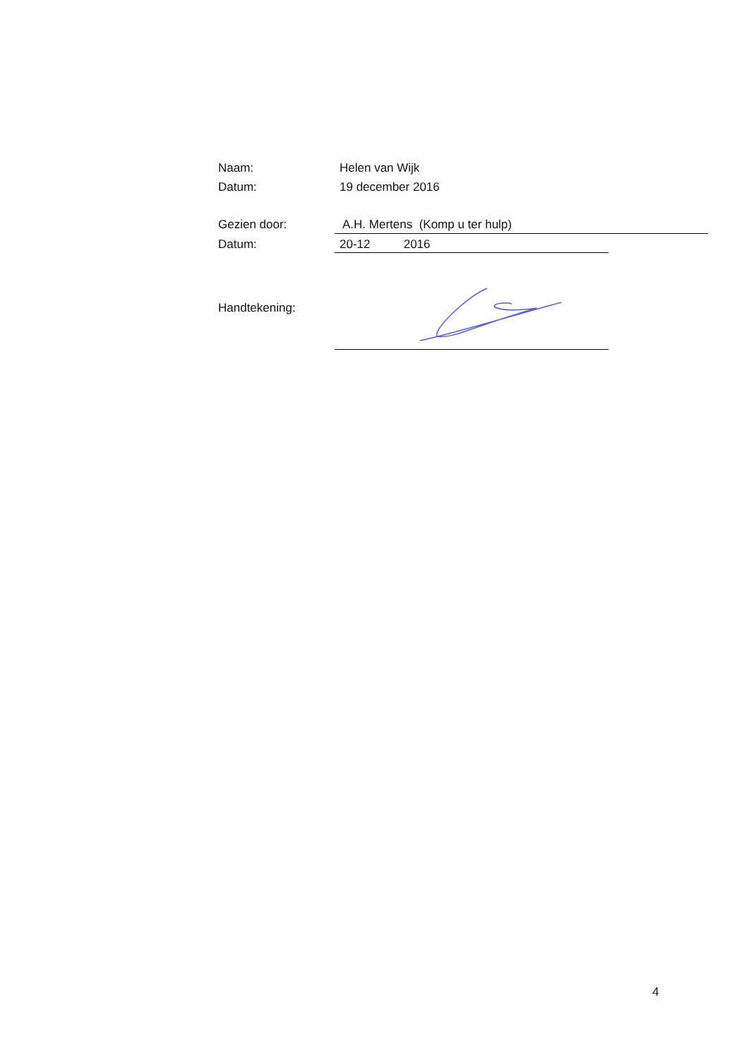Naam: Helen van Wijk
Datum: 19 december 2016
Gezien door: A.H. Mertens (Komp u ter hulp)
Datum: 20-12 2016
Handtekening:
4